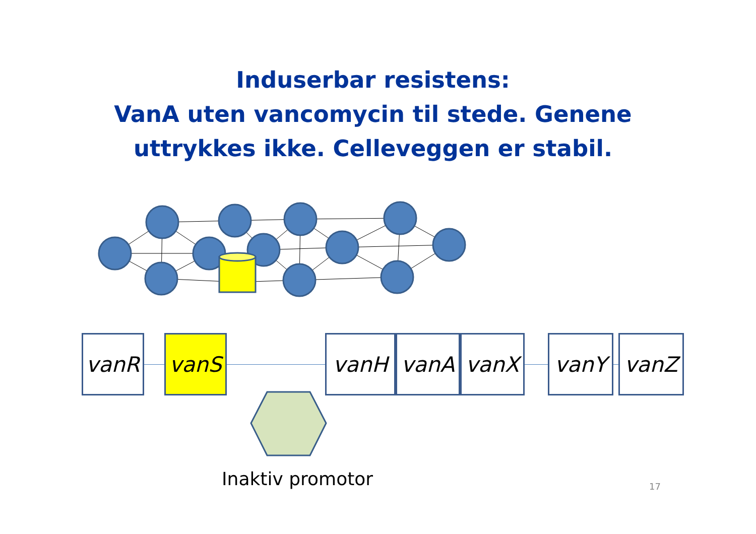Induserbar resistens:
VanA uten vancomycin til stede. Genene
uttrykkes ikke. Celleveggen er stabil.
vanR vanS vanH vanA vanX vanY vanZ
Inaktiv promotor 17